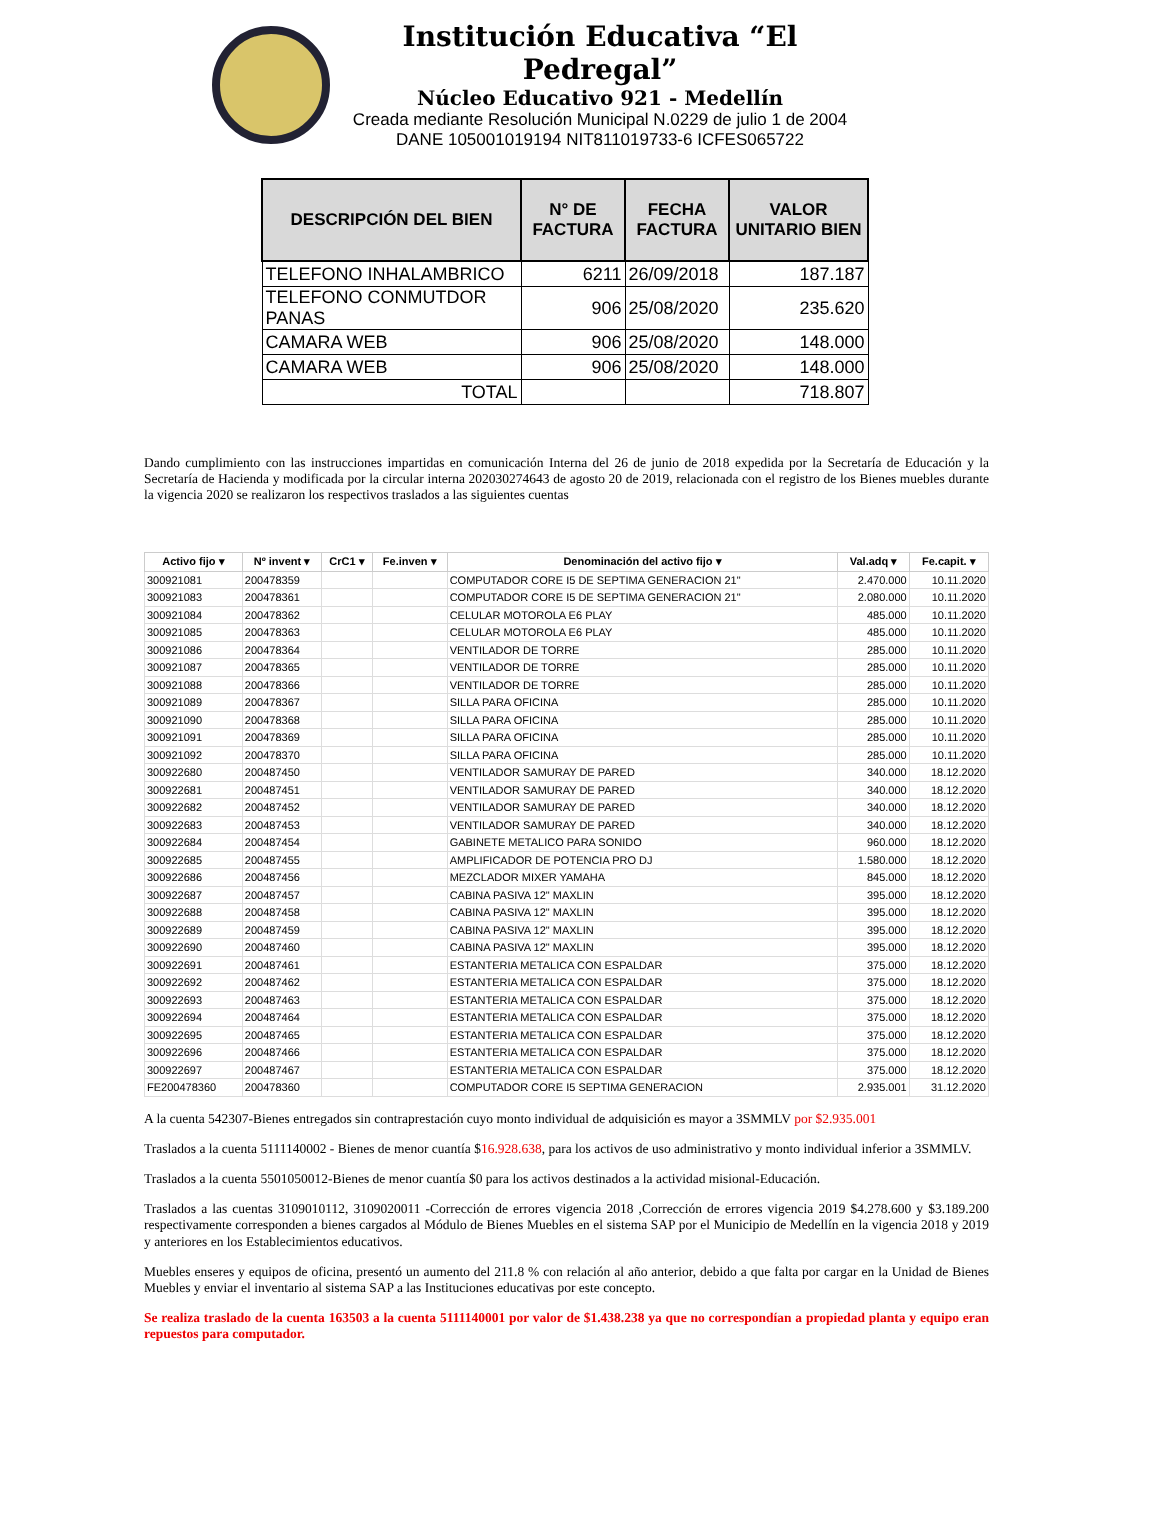Institución Educativa “El Pedregal”
Núcleo Educativo 921 - Medellín
Creada mediante Resolución Municipal N.0229 de julio 1 de 2004
DANE 105001019194 NIT811019733-6 ICFES065722
| DESCRIPCIÓN DEL BIEN | N° DE FACTURA | FECHA FACTURA | VALOR UNITARIO BIEN |
| --- | --- | --- | --- |
| TELEFONO INHALAMBRICO | 6211 | 26/09/2018 | 187.187 |
| TELEFONO CONMUTDOR PANAS | 906 | 25/08/2020 | 235.620 |
| CAMARA WEB | 906 | 25/08/2020 | 148.000 |
| CAMARA WEB | 906 | 25/08/2020 | 148.000 |
| TOTAL | | | 718.807 |
Dando cumplimiento con las instrucciones impartidas en comunicación Interna del 26 de junio de 2018 expedida por la Secretaría de Educación y la Secretaría de Hacienda y modificada por la circular interna 202030274643 de agosto 20 de 2019, relacionada con el registro de los Bienes muebles durante la vigencia 2020 se realizaron los respectivos traslados a las siguientes cuentas
| Activo fijo ▾ | Nº invent ▾ | CrC1 ▾ | Fe.inven ▾ | Denominación del activo fijo ▾ | Val.adq ▾ | Fe.capit. ▾ |
| --- | --- | --- | --- | --- | --- | --- |
| 300921081 | 200478359 | | | COMPUTADOR CORE I5 DE SEPTIMA GENERACION 21" | 2.470.000 | 10.11.2020 |
| 300921083 | 200478361 | | | COMPUTADOR CORE I5 DE SEPTIMA GENERACION 21" | 2.080.000 | 10.11.2020 |
| 300921084 | 200478362 | | | CELULAR MOTOROLA E6 PLAY | 485.000 | 10.11.2020 |
| 300921085 | 200478363 | | | CELULAR MOTOROLA E6 PLAY | 485.000 | 10.11.2020 |
| 300921086 | 200478364 | | | VENTILADOR DE TORRE | 285.000 | 10.11.2020 |
| 300921087 | 200478365 | | | VENTILADOR DE TORRE | 285.000 | 10.11.2020 |
| 300921088 | 200478366 | | | VENTILADOR DE TORRE | 285.000 | 10.11.2020 |
| 300921089 | 200478367 | | | SILLA PARA OFICINA | 285.000 | 10.11.2020 |
| 300921090 | 200478368 | | | SILLA PARA OFICINA | 285.000 | 10.11.2020 |
| 300921091 | 200478369 | | | SILLA PARA OFICINA | 285.000 | 10.11.2020 |
| 300921092 | 200478370 | | | SILLA PARA OFICINA | 285.000 | 10.11.2020 |
| 300922680 | 200487450 | | | VENTILADOR SAMURAY DE PARED | 340.000 | 18.12.2020 |
| 300922681 | 200487451 | | | VENTILADOR SAMURAY DE PARED | 340.000 | 18.12.2020 |
| 300922682 | 200487452 | | | VENTILADOR SAMURAY DE PARED | 340.000 | 18.12.2020 |
| 300922683 | 200487453 | | | VENTILADOR SAMURAY DE PARED | 340.000 | 18.12.2020 |
| 300922684 | 200487454 | | | GABINETE METALICO PARA SONIDO | 960.000 | 18.12.2020 |
| 300922685 | 200487455 | | | AMPLIFICADOR DE POTENCIA PRO DJ | 1.580.000 | 18.12.2020 |
| 300922686 | 200487456 | | | MEZCLADOR MIXER YAMAHA | 845.000 | 18.12.2020 |
| 300922687 | 200487457 | | | CABINA PASIVA 12" MAXLIN | 395.000 | 18.12.2020 |
| 300922688 | 200487458 | | | CABINA PASIVA 12" MAXLIN | 395.000 | 18.12.2020 |
| 300922689 | 200487459 | | | CABINA PASIVA 12" MAXLIN | 395.000 | 18.12.2020 |
| 300922690 | 200487460 | | | CABINA PASIVA 12" MAXLIN | 395.000 | 18.12.2020 |
| 300922691 | 200487461 | | | ESTANTERIA METALICA CON ESPALDAR | 375.000 | 18.12.2020 |
| 300922692 | 200487462 | | | ESTANTERIA METALICA CON ESPALDAR | 375.000 | 18.12.2020 |
| 300922693 | 200487463 | | | ESTANTERIA METALICA CON ESPALDAR | 375.000 | 18.12.2020 |
| 300922694 | 200487464 | | | ESTANTERIA METALICA CON ESPALDAR | 375.000 | 18.12.2020 |
| 300922695 | 200487465 | | | ESTANTERIA METALICA CON ESPALDAR | 375.000 | 18.12.2020 |
| 300922696 | 200487466 | | | ESTANTERIA METALICA CON ESPALDAR | 375.000 | 18.12.2020 |
| 300922697 | 200487467 | | | ESTANTERIA METALICA CON ESPALDAR | 375.000 | 18.12.2020 |
| FE200478360 | 200478360 | | | COMPUTADOR CORE I5 SEPTIMA GENERACION | 2.935.001 | 31.12.2020 |
A la cuenta 542307-Bienes entregados sin contraprestación cuyo monto individual de adquisición es mayor a 3SMMLV por $2.935.001
Traslados a la cuenta 5111140002 - Bienes de menor cuantía $16.928.638, para los activos de uso administrativo y monto individual inferior a 3SMMLV.
Traslados a la cuenta 5501050012-Bienes de menor cuantía $0 para los activos destinados a la actividad misional-Educación.
Traslados a las cuentas 3109010112, 3109020011 -Corrección de errores vigencia 2018 ,Corrección de errores vigencia 2019 $4.278.600 y $3.189.200 respectivamente corresponden a bienes cargados al Módulo de Bienes Muebles en el sistema SAP por el Municipio de Medellín en la vigencia 2018 y 2019 y anteriores en los Establecimientos educativos.
Muebles enseres y equipos de oficina, presentó un aumento del 211.8 % con relación al año anterior, debido a que falta por cargar en la Unidad de Bienes Muebles y enviar el inventario al sistema SAP a las Instituciones educativas por este concepto.
Se realiza traslado de la cuenta 163503 a la cuenta 5111140001 por valor de $1.438.238 ya que no correspondían a propiedad planta y equipo eran repuestos para computador.